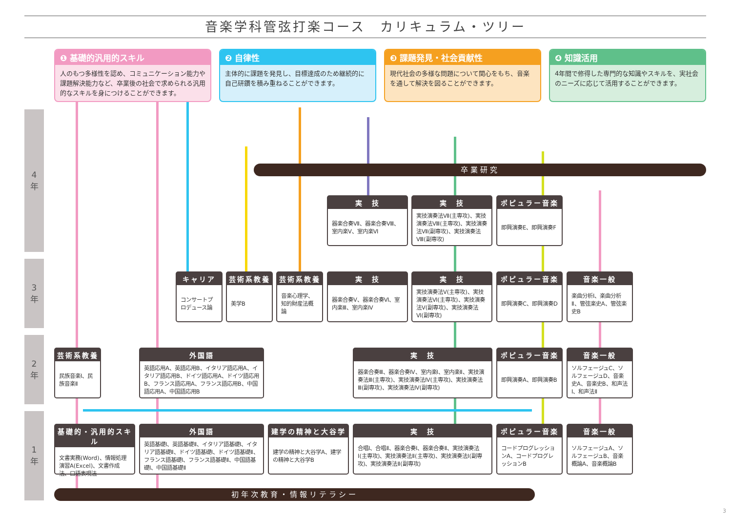音楽学科管弦打楽コース　カリキュラム・ツリー
❶ 基礎的汎用的スキル
人のもつ多様性を認め、コミュニケーション能力や課題解決能力など、卒業後の社会で求められる汎用的なスキルを身につけることができます。
❷ 自律性
主体的に課題を発見し、目標達成のため継続的に自己研鑽を積み重ねることができます。
❸ 課題発見・社会貢献性
現代社会の多様な問題について関心をもち、音楽を通して解決を図ることができます。
❹ 知識活用
4年間で修得した専門的な知識やスキルを、実社会のニーズに応じて活用することができます。
4
年
3
年
2
年
1
年
卒業研究
実　技
器楽合奏Ⅶ、器楽合奏Ⅷ、室内楽Ⅴ、室内楽Ⅵ
実　技
実技演奏法Ⅶ(主専攻)、実技演奏法Ⅷ(主専攻)、実技演奏法Ⅶ(副専攻)、実技演奏法Ⅷ(副専攻)
ポピュラー音楽
即興演奏E、即興演奏F
キャリア
コンサートプロデュース論
芸術系教養
美学B
芸術系教養
音楽心理学、知的財産法概論
実　技
器楽合奏Ⅴ、器楽合奏Ⅵ、室内楽Ⅲ、室内楽Ⅳ
実　技
実技演奏法Ⅴ(主専攻)、実技演奏法Ⅵ(主専攻)、実技演奏法Ⅴ(副専攻)、実技演奏法Ⅵ(副専攻)
ポピュラー音楽
即興演奏C、即興演奏D
音楽一般
楽曲分析Ⅰ、楽曲分析Ⅱ、管弦楽史A、管弦楽史B
芸術系教養
民族音楽Ⅰ、民族音楽Ⅱ
外国語
英語応用A、英語応用B、イタリア語応用A、イタリア語応用B、ドイツ語応用A、ドイツ語応用B、フランス語応用A、フランス語応用B、中国語応用A、中国語応用B
実　技
器楽合奏Ⅲ、器楽合奏Ⅳ、室内楽Ⅰ、室内楽Ⅱ、実技演奏法Ⅲ(主専攻)、実技演奏法Ⅳ(主専攻)、実技演奏法Ⅲ(副専攻)、実技演奏法Ⅳ(副専攻)
ポピュラー音楽
即興演奏A、即興演奏B
音楽一般
ソルフェージュC、ソルフェージュD、音楽史A、音楽史B、和声法Ⅰ、和声法Ⅱ
基礎的・汎用的スキル
文書実務(Word)、情報処理演習A(Excel)、文書作成法、口語表現法
外国語
英語基礎Ⅰ、英語基礎Ⅱ、イタリア語基礎Ⅰ、イタリア語基礎Ⅱ、ドイツ語基礎Ⅰ、ドイツ語基礎Ⅱ、フランス語基礎Ⅰ、フランス語基礎Ⅱ、中国語基礎Ⅰ、中国語基礎Ⅱ
建学の精神と大谷学
建学の精神と大谷学A、建学の精神と大谷学B
実　技
合唱Ⅰ、合唱Ⅱ、器楽合奏Ⅰ、器楽合奏Ⅱ、実技演奏法Ⅰ(主専攻)、実技演奏法Ⅱ(主専攻)、実技演奏法Ⅰ(副専攻)、実技演奏法Ⅱ(副専攻)
ポピュラー音楽
コードプログレッションA、コードプログレッションB
音楽一般
ソルフェージュA、ソルフェージュB、音楽概論A、音楽概論B
初年次教育・情報リテラシー
3